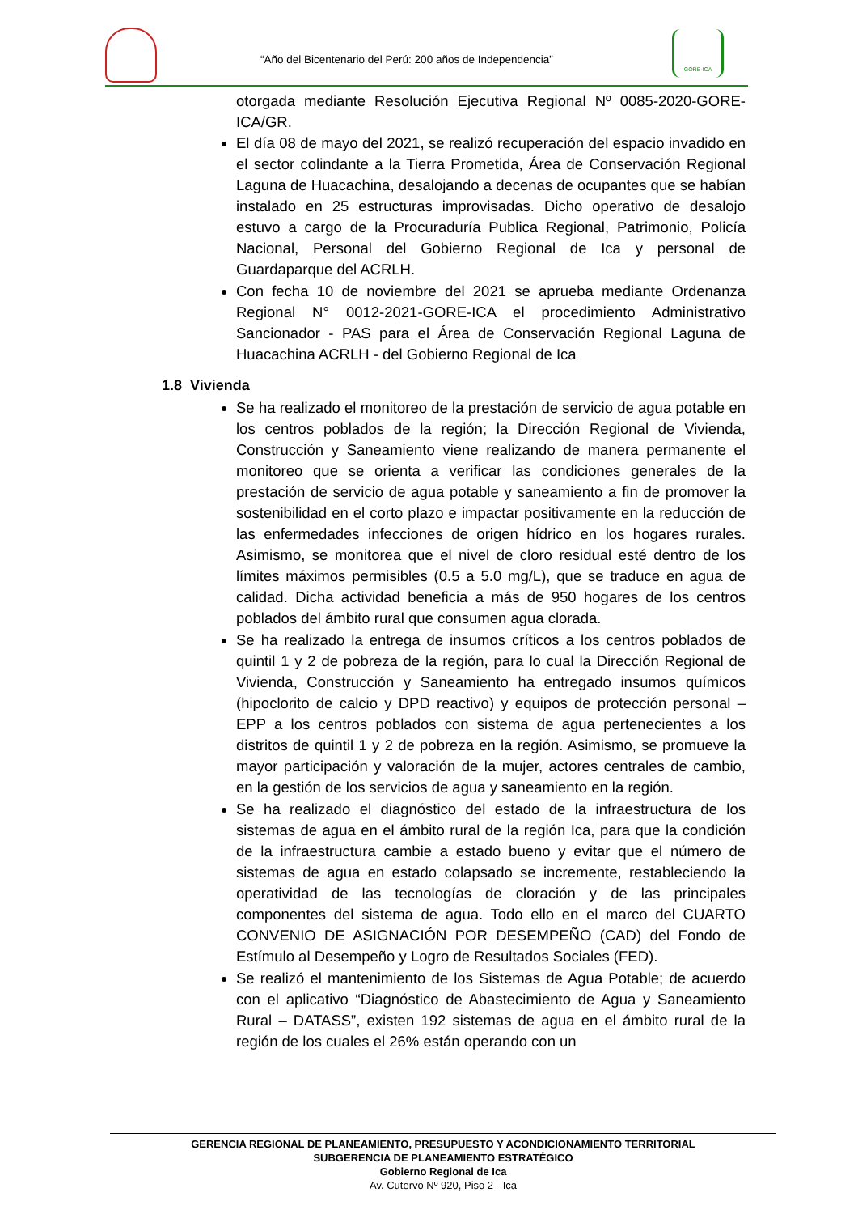“Año del Bicentenario del Perú: 200 años de Independencia”
GORE-ICA
otorgada mediante Resolución Ejecutiva Regional Nº 0085-2020-GORE-ICA/GR.
El día 08 de mayo del 2021, se realizó recuperación del espacio invadido en el sector colindante a la Tierra Prometida, Área de Conservación Regional Laguna de Huacachina, desalojando a decenas de ocupantes que se habían instalado en 25 estructuras improvisadas. Dicho operativo de desalojo estuvo a cargo de la Procuraduría Publica Regional, Patrimonio, Policía Nacional, Personal del Gobierno Regional de Ica y personal de Guardaparque del ACRLH.
Con fecha 10 de noviembre del 2021 se aprueba mediante Ordenanza Regional N° 0012-2021-GORE-ICA el procedimiento Administrativo Sancionador - PAS para el Área de Conservación Regional Laguna de Huacachina ACRLH - del Gobierno Regional de Ica
1.8 Vivienda
Se ha realizado el monitoreo de la prestación de servicio de agua potable en los centros poblados de la región; la Dirección Regional de Vivienda, Construcción y Saneamiento viene realizando de manera permanente el monitoreo que se orienta a verificar las condiciones generales de la prestación de servicio de agua potable y saneamiento a fin de promover la sostenibilidad en el corto plazo e impactar positivamente en la reducción de las enfermedades infecciones de origen hídrico en los hogares rurales. Asimismo, se monitorea que el nivel de cloro residual esté dentro de los límites máximos permisibles (0.5 a 5.0 mg/L), que se traduce en agua de calidad. Dicha actividad beneficia a más de 950 hogares de los centros poblados del ámbito rural que consumen agua clorada.
Se ha realizado la entrega de insumos críticos a los centros poblados de quintil 1 y 2 de pobreza de la región, para lo cual la Dirección Regional de Vivienda, Construcción y Saneamiento ha entregado insumos químicos (hipoclorito de calcio y DPD reactivo) y equipos de protección personal – EPP a los centros poblados con sistema de agua pertenecientes a los distritos de quintil 1 y 2 de pobreza en la región. Asimismo, se promueve la mayor participación y valoración de la mujer, actores centrales de cambio, en la gestión de los servicios de agua y saneamiento en la región.
Se ha realizado el diagnóstico del estado de la infraestructura de los sistemas de agua en el ámbito rural de la región Ica, para que la condición de la infraestructura cambie a estado bueno y evitar que el número de sistemas de agua en estado colapsado se incremente, restableciendo la operatividad de las tecnologías de cloración y de las principales componentes del sistema de agua. Todo ello en el marco del CUARTO CONVENIO DE ASIGNACIÓN POR DESEMPEÑO (CAD) del Fondo de Estímulo al Desempeño y Logro de Resultados Sociales (FED).
Se realizó el mantenimiento de los Sistemas de Agua Potable; de acuerdo con el aplicativo “Diagnóstico de Abastecimiento de Agua y Saneamiento Rural – DATASS”, existen 192 sistemas de agua en el ámbito rural de la región de los cuales el 26% están operando con un
GERENCIA REGIONAL DE PLANEAMIENTO, PRESUPUESTO Y ACONDICIONAMIENTO TERRITORIAL
SUBGERENCIA DE PLANEAMIENTO ESTRATÉGICO
Gobierno Regional de Ica
Av. Cutervo Nº 920, Piso 2 - Ica